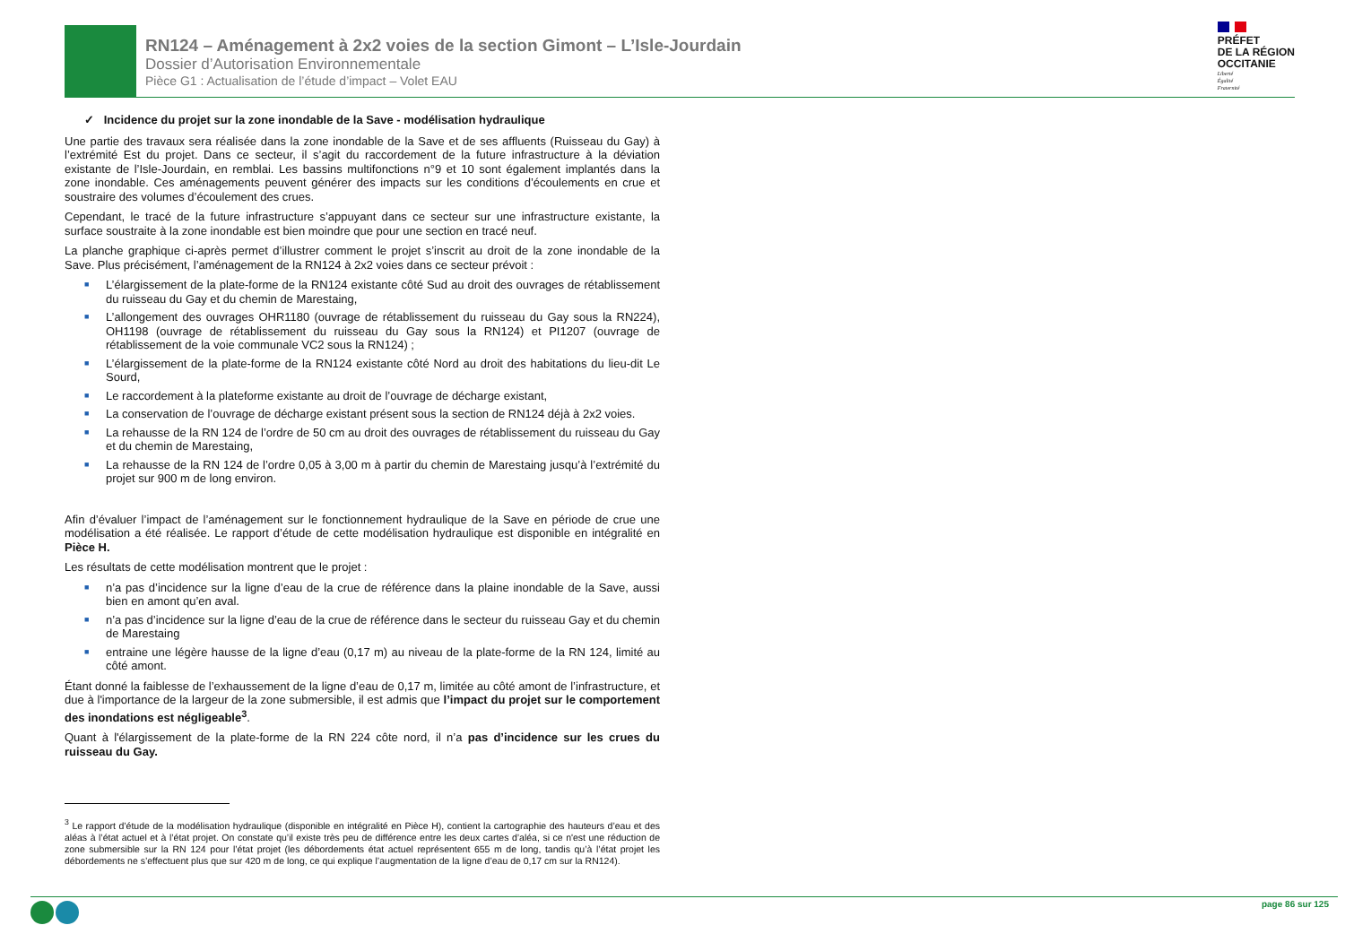RN124 – Aménagement à 2x2 voies de la section Gimont – L’Isle-Jourdain
Dossier d’Autorisation Environnementale
Pièce G1 : Actualisation de l’étude d’impact – Volet EAU
PRÉFET
DE LA RÉGION
OCCITANIE
Liberté
Égalité
Fraternité
✓ Incidence du projet sur la zone inondable de la Save - modélisation hydraulique
Une partie des travaux sera réalisée dans la zone inondable de la Save et de ses affluents (Ruisseau du Gay) à l’extrémité Est du projet. Dans ce secteur, il s’agit du raccordement de la future infrastructure à la déviation existante de l’Isle-Jourdain, en remblai. Les bassins multifonctions n°9 et 10 sont également implantés dans la zone inondable. Ces aménagements peuvent générer des impacts sur les conditions d’écoulements en crue et soustraire des volumes d’écoulement des crues.
Cependant, le tracé de la future infrastructure s’appuyant dans ce secteur sur une infrastructure existante, la surface soustraite à la zone inondable est bien moindre que pour une section en tracé neuf.
La planche graphique ci-après permet d’illustrer comment le projet s’inscrit au droit de la zone inondable de la Save. Plus précisément, l’aménagement de la RN124 à 2x2 voies dans ce secteur prévoit :
■ L’élargissement de la plate-forme de la RN124 existante côté Sud au droit des ouvrages de rétablissement du ruisseau du Gay et du chemin de Marestaing,
■ L’allongement des ouvrages OHR1180 (ouvrage de rétablissement du ruisseau du Gay sous la RN224), OH1198 (ouvrage de rétablissement du ruisseau du Gay sous la RN124) et PI1207 (ouvrage de rétablissement de la voie communale VC2 sous la RN124) ;
■ L’élargissement de la plate-forme de la RN124 existante côté Nord au droit des habitations du lieu-dit Le Sourd,
■ Le raccordement à la plateforme existante au droit de l’ouvrage de décharge existant,
■ La conservation de l’ouvrage de décharge existant présent sous la section de RN124 déjà à 2x2 voies.
■ La rehausse de la RN 124 de l’ordre de 50 cm au droit des ouvrages de rétablissement du ruisseau du Gay et du chemin de Marestaing,
■ La rehausse de la RN 124 de l’ordre 0,05 à 3,00 m à partir du chemin de Marestaing jusqu’à l’extrémité du projet sur 900 m de long environ.
Afin d’évaluer l’impact de l’aménagement sur le fonctionnement hydraulique de la Save en période de crue une modélisation a été réalisée. Le rapport d’étude de cette modélisation hydraulique est disponible en intégralité en Pièce H.
Les résultats de cette modélisation montrent que le projet :
■ n’a pas d’incidence sur la ligne d’eau de la crue de référence dans la plaine inondable de la Save, aussi bien en amont qu’en aval.
■ n’a pas d’incidence sur la ligne d’eau de la crue de référence dans le secteur du ruisseau Gay et du chemin de Marestaing
■ entraine une légère hausse de la ligne d’eau (0,17 m) au niveau de la plate-forme de la RN 124, limité au côté amont.
Étant donné la faiblesse de l’exhaussement de la ligne d’eau de 0,17 m, limitée au côté amont de l’infrastructure, et due à l'importance de la largeur de la zone submersible, il est admis que l’impact du projet sur le comportement des inondations est négligeable<sup>3</sup>.
Quant à l'élargissement de la plate-forme de la RN 224 côte nord, il n’a pas d’incidence sur les crues du ruisseau du Gay.
<sup>3</sup> Le rapport d’étude de la modélisation hydraulique (disponible en intégralité en Pièce H), contient la cartographie des hauteurs d’eau et des aléas à l’état actuel et à l’état projet. On constate qu’il existe très peu de différence entre les deux cartes d’aléa, si ce n'est une réduction de zone submersible sur la RN 124 pour l’état projet (les débordements état actuel représentent 655 m de long, tandis qu’à l’état projet les débordements ne s’effectuent plus que sur 420 m de long, ce qui explique l’augmentation de la ligne d’eau de 0,17 cm sur la RN124).
page 86 sur 125